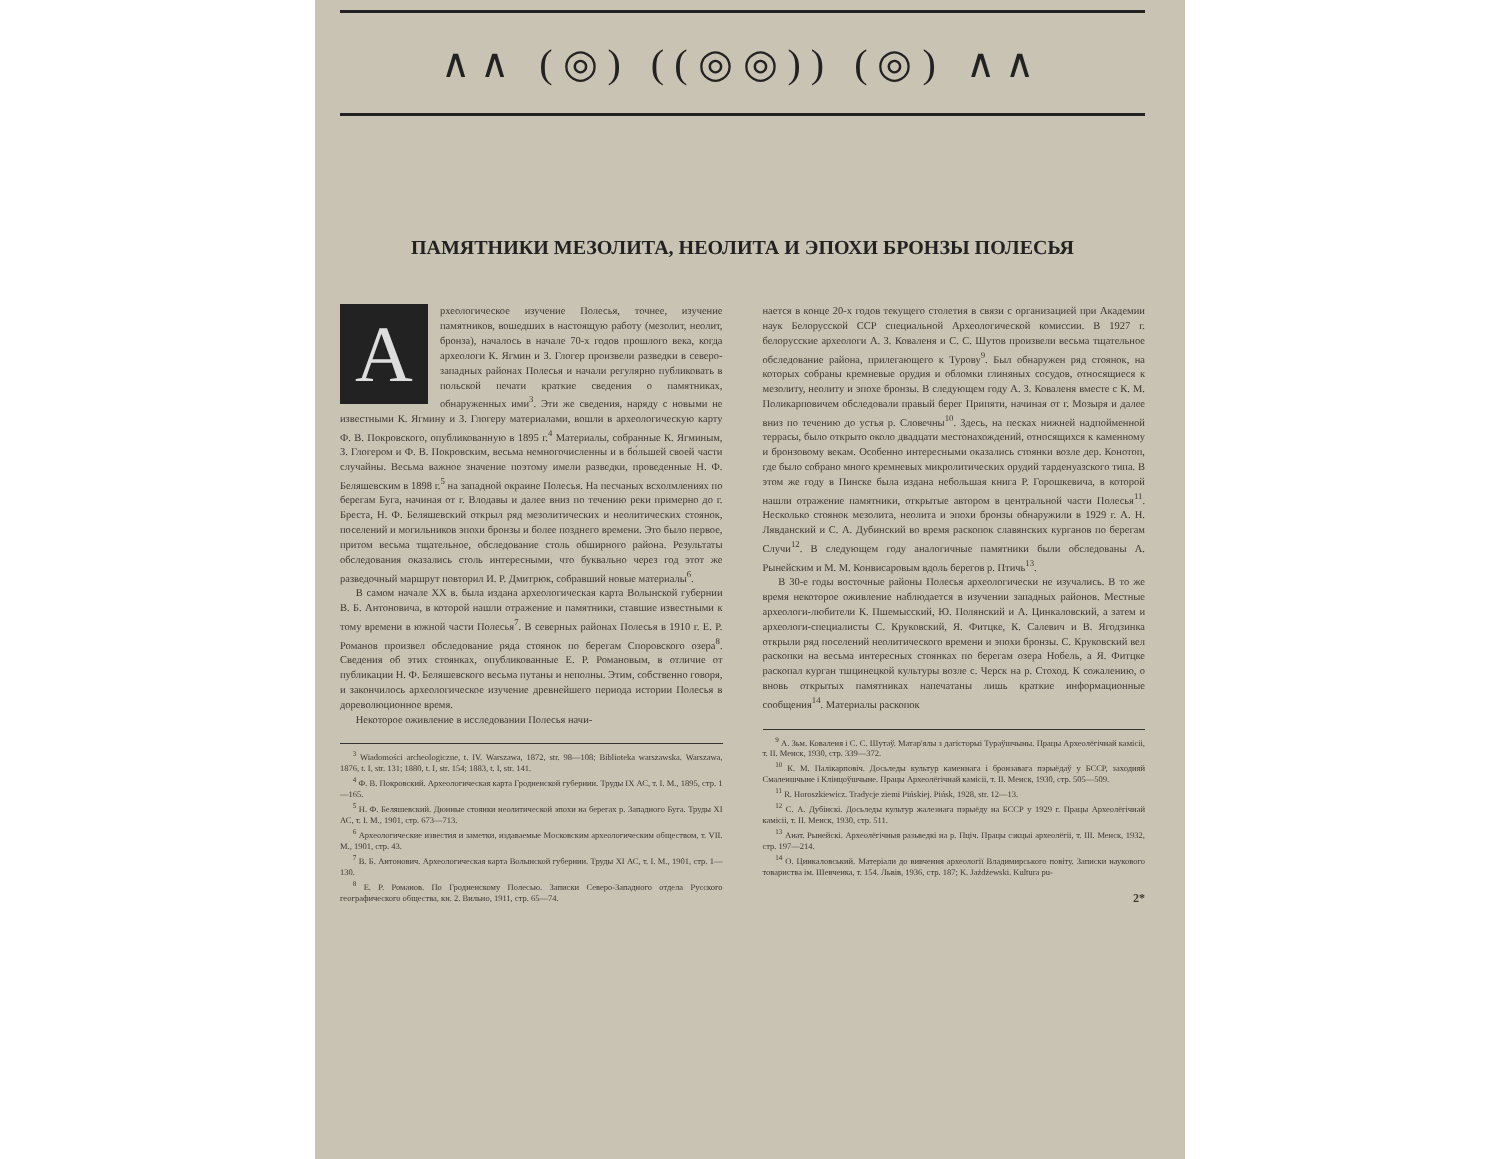∧∧ (◎) ((◎◎)) (◎) ∧∧
ПАМЯТНИКИ МЕЗОЛИТА, НЕОЛИТА И ЭПОХИ БРОНЗЫ ПОЛЕСЬЯ
А
рхеологическое изучение Полесья, точнее, изучение памятников, вошедших в настоящую работу (мезолит, неолит, бронза), началось в начале 70-х годов прошлого века, когда археологи К. Ягмин и З. Глогер произвели разведки в северо-западных районах Полесья и начали регулярно публиковать в польской печати краткие сведения о памятниках, обнаруженных ими<sup>3</sup>. Эти же сведения, наряду с новыми не известными К. Ягмину и З. Глогеру материалами, вошли в археологическую карту Ф. В. Покровского, опубликованную в 1895 г.<sup>4</sup> Материалы, собранные К. Ягминым, З. Глогером и Ф. В. Покровским, весьма немногочисленны и в бо́льшей своей части случайны. Весьма важное значение поэтому имели разведки, проведенные Н. Ф. Беляшевским в 1898 г.<sup>5</sup> на западной окраине Полесья. На песчаных всхолмлениях по берегам Буга, начиная от г. Влодавы и далее вниз по течению реки примерно до г. Бреста, Н. Ф. Беляшевский открыл ряд мезолитических и неолитических стоянок, поселений и могильников эпохи бронзы и более позднего времени. Это было первое, притом весьма тщательное, обследование столь обширного района. Результаты обследования оказались столь интересными, что буквально через год этот же разведочный маршрут повторил И. Р. Дмитрюк, собравший новые материалы<sup>6</sup>.
В самом начале XX в. была издана археологическая карта Волынской губернии В. Б. Антоновича, в которой нашли отражение и памятники, ставшие известными к тому времени в южной части Полесья<sup>7</sup>. В северных районах Полесья в 1910 г. Е. Р. Романов произвел обследование ряда стоянок по берегам Споровского озера<sup>8</sup>. Сведения об этих стоянках, опубликованные Е. Р. Романовым, в отличие от публикации Н. Ф. Беляшевского весьма путаны и неполны. Этим, собственно говоря, и закончилось археологическое изучение древнейшего периода истории Полесья в дореволюционное время.
Некоторое оживление в исследовании Полесья начи-
<sup>3</sup> Wiadomości archeologiczne, t. IV. Warszawa, 1872, str. 98—108; Biblioteka warszawska. Warszawa, 1876, t. I, str. 131; 1880, t. I, str. 154; 1883, t. I, str. 141.
<sup>4</sup> Ф. В. Покровский. Археологическая карта Гродненской губернии. Труды IX АС, т. I. М., 1895, стр. 1—165.
<sup>5</sup> Н. Ф. Беляшевский. Дюнные стоянки неолитической эпохи на берегах р. Западного Буга. Труды XI АС, т. I. М., 1901, стр. 673—713.
<sup>6</sup> Археологические известия и заметки, издаваемые Московским археологическим обществом, т. VII. М., 1901, стр. 43.
<sup>7</sup> В. Б. Антонович. Археологическая карта Волынской губернии. Труды XI АС, т. I. М., 1901, стр. 1—130.
<sup>8</sup> Е. Р. Романов. По Гродненскому Полесью. Записки Северо-Западного отдела Русского географического общества, кн. 2. Вильно, 1911, стр. 65—74.
нается в конце 20-х годов текущего столетия в связи с организацией при Академии наук Белорусской ССР специальной Археологической комиссии. В 1927 г. белорусские археологи А. З. Коваленя и С. С. Шутов произвели весьма тщательное обследование района, прилегающего к Турову<sup>9</sup>. Был обнаружен ряд стоянок, на которых собраны кремневые орудия и обломки глиняных сосудов, относящиеся к мезолиту, неолиту и эпохе бронзы. В следующем году А. З. Коваленя вместе с К. М. Поликарповичем обследовали правый берег Припяти, начиная от г. Мозыря и далее вниз по течению до устья р. Словечны<sup>10</sup>. Здесь, на песках нижней надпойменной террасы, было открыто около двадцати местонахождений, относящихся к каменному и бронзовому векам. Особенно интересными оказались стоянки возле дер. Конотоп, где было собрано много кремневых микролитических орудий тарденуазского типа. В этом же году в Пинске была издана небольшая книга Р. Горошкевича, в которой нашли отражение памятники, открытые автором в центральной части Полесья<sup>11</sup>. Несколько стоянок мезолита, неолита и эпохи бронзы обнаружили в 1929 г. А. Н. Лявданский и С. А. Дубинский во время раскопок славянских курганов по берегам Случи<sup>12</sup>. В следующем году аналогичные памятники были обследованы А. Рынейским и М. М. Конвисаровым вдоль берегов р. Птичь<sup>13</sup>.
В 30-е годы восточные районы Полесья археологически не изучались. В то же время некоторое оживление наблюдается в изучении западных районов. Местные археологи-любители К. Пшемысский, Ю. Полянский и А. Цинкаловский, а затем и археологи-специалисты С. Круковский, Я. Фитцке, К. Салевич и В. Ягодзинка открыли ряд поселений неолитического времени и эпохи бронзы. С. Круковский вел раскопки на весьма интересных стоянках по берегам озера Нобель, а Я. Фитцке раскопал курган тшцинецкой культуры возле с. Черск на р. Стоход. К сожалению, о вновь открытых памятниках напечатаны лишь краткие информационные сообщения<sup>14</sup>. Материалы раскопок
<sup>9</sup> А. Зьм. Коваленя і С. С. Шутаў. Матар'ялы з дагісторыі Тураўшчыны. Працы Археолёгічнай камісіі, т. II. Менск, 1930, стр. 339—372.
<sup>10</sup> К. М. Палікарповіч. Досьледы культур каменнага і бронзавага пэрыёдаў у БССР, заходняй Смаленшчыне і Клінцоўшчыне. Працы Археолёгічнай камісіі, т. II. Менск, 1930, стр. 505—509.
<sup>11</sup> R. Horoszkiewicz. Tradycje ziemi Pińskiej. Pińsk, 1928, str. 12—13.
<sup>12</sup> С. А. Дубінскі. Досьледы культур жалезнага пэрыёду на БССР у 1929 г. Працы Археолёгічнай камісіі, т. II. Менск, 1930, стр. 511.
<sup>13</sup> Анат. Рынейскі. Археолёгічныя разьведкі на р. Пціч. Працы сэкцыі археолёгіі, т. III. Менск, 1932, стр. 197—214.
<sup>14</sup> О. Цинкаловський. Матеріали до вивчення археології Владимирського повіту. Записки наукового товариства ім. Шевченка, т. 154. Львів, 1936, стр. 187; K. Jażdżewski. Kultura pu-
2*